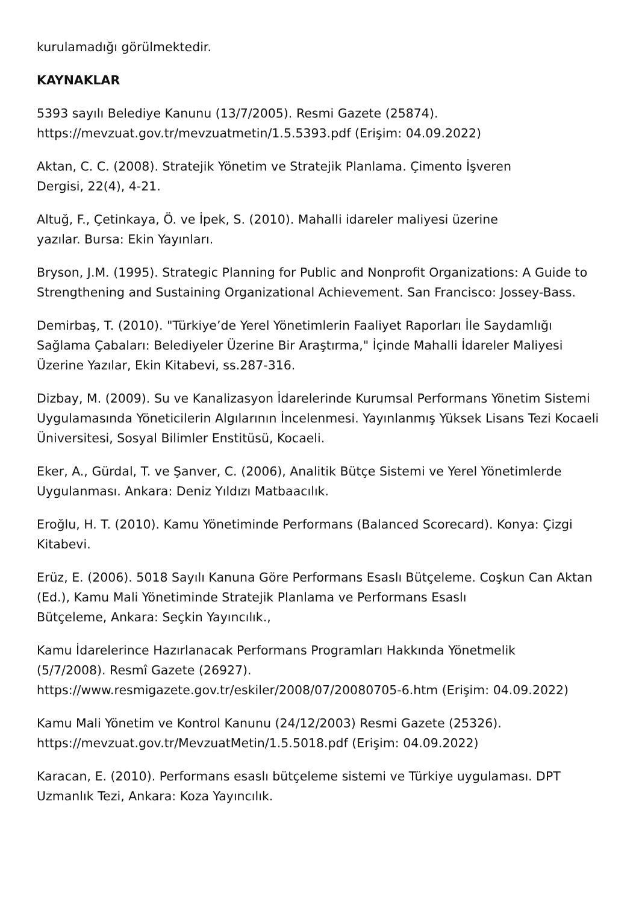kurulamadığı görülmektedir.
KAYNAKLAR
5393 sayılı Belediye Kanunu (13/7/2005). Resmi Gazete (25874).
https://mevzuat.gov.tr/mevzuatmetin/1.5.5393.pdf (Erişim: 04.09.2022)
Aktan, C. C. (2008). Stratejik Yönetim ve Stratejik Planlama. Çimento İşveren
Dergisi, 22(4), 4-21.
Altuğ, F., Çetinkaya, Ö. ve İpek, S. (2010). Mahalli idareler maliyesi üzerine
yazılar. Bursa: Ekin Yayınları.
Bryson, J.M. (1995). Strategic Planning for Public and Nonprofit Organizations: A Guide to Strengthening and Sustaining Organizational Achievement. San Francisco: Jossey-Bass.
Demirbaş, T. (2010). "Türkiye’de Yerel Yönetimlerin Faaliyet Raporları İle Saydamlığı Sağlama Çabaları: Belediyeler Üzerine Bir Araştırma," İçinde Mahalli İdareler Maliyesi Üzerine Yazılar, Ekin Kitabevi, ss.287-316.
Dizbay, M. (2009). Su ve Kanalizasyon İdarelerinde Kurumsal Performans Yönetim Sistemi Uygulamasında Yöneticilerin Algılarının İncelenmesi. Yayınlanmış Yüksek Lisans Tezi Kocaeli Üniversitesi, Sosyal Bilimler Enstitüsü, Kocaeli.
Eker, A., Gürdal, T. ve Şanver, C. (2006), Analitik Bütçe Sistemi ve Yerel Yönetimlerde Uygulanması. Ankara: Deniz Yıldızı Matbaacılık.
Eroğlu, H. T. (2010). Kamu Yönetiminde Performans (Balanced Scorecard). Konya: Çizgi Kitabevi.
Erüz, E. (2006). 5018 Sayılı Kanuna Göre Performans Esaslı Bütçeleme. Coşkun Can Aktan (Ed.), Kamu Mali Yönetiminde Stratejik Planlama ve Performans Esaslı
Bütçeleme, Ankara: Seçkin Yayıncılık.,
Kamu İdarelerince Hazırlanacak Performans Programları Hakkında Yönetmelik
(5/7/2008). Resmî Gazete (26927).
https://www.resmigazete.gov.tr/eskiler/2008/07/20080705-6.htm (Erişim: 04.09.2022)
Kamu Mali Yönetim ve Kontrol Kanunu (24/12/2003) Resmi Gazete (25326).
https://mevzuat.gov.tr/MevzuatMetin/1.5.5018.pdf (Erişim: 04.09.2022)
Karacan, E. (2010). Performans esaslı bütçeleme sistemi ve Türkiye uygulaması. DPT Uzmanlık Tezi, Ankara: Koza Yayıncılık.